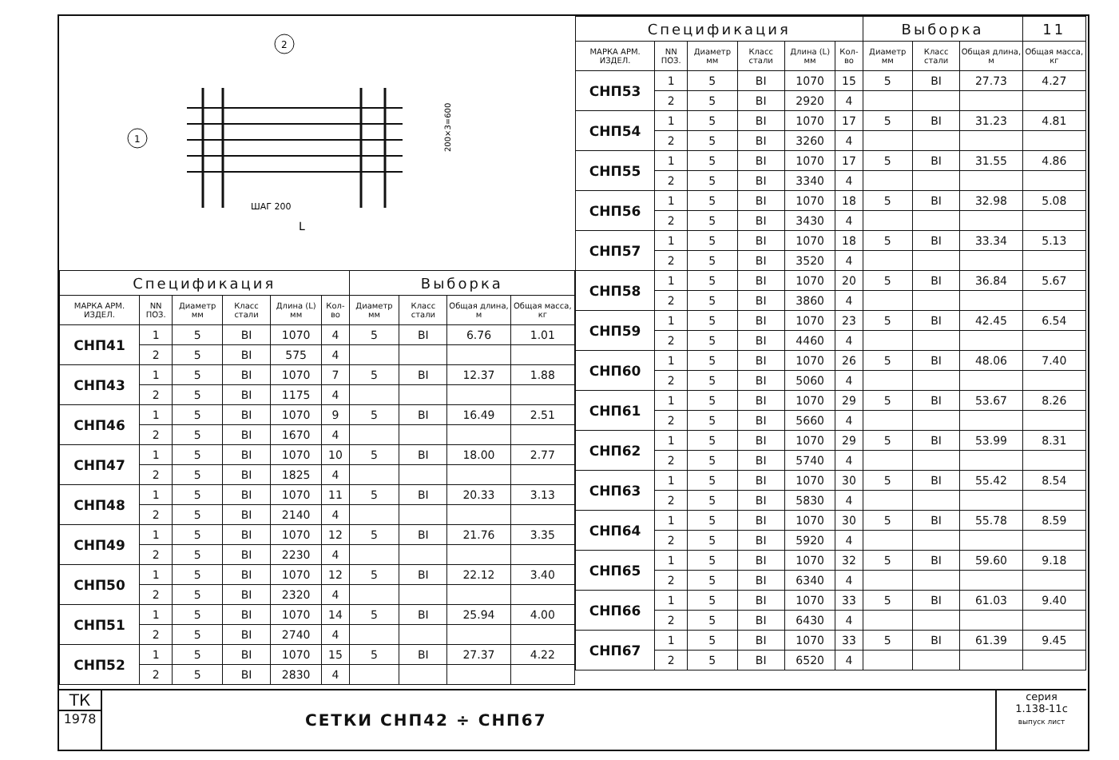1
2
ШАГ 200
L
200×3=600
| Спецификация | | | | | | Выборка | | | |
| МАРКА АРМ. ИЗДЕЛ. | NN ПОЗ. | Диаметр мм | Класс стали | Длина (L) мм | Кол-во | Диаметр мм | Класс стали | Общая длина, м | Общая масса, кг |
| СНП41 | 1 | 5 | ВI | 1070 | 4 | 5 | ВI | 6.76 | 1.01 |
| | 2 | 5 | ВI | 575 | 4 | | | | |
| СНП43 | 1 | 5 | ВI | 1070 | 7 | 5 | ВI | 12.37 | 1.88 |
| | 2 | 5 | ВI | 1175 | 4 | | | | |
| СНП46 | 1 | 5 | ВI | 1070 | 9 | 5 | ВI | 16.49 | 2.51 |
| | 2 | 5 | ВI | 1670 | 4 | | | | |
| СНП47 | 1 | 5 | ВI | 1070 | 10 | 5 | ВI | 18.00 | 2.77 |
| | 2 | 5 | ВI | 1825 | 4 | | | | |
| СНП48 | 1 | 5 | ВI | 1070 | 11 | 5 | ВI | 20.33 | 3.13 |
| | 2 | 5 | ВI | 2140 | 4 | | | | |
| СНП49 | 1 | 5 | ВI | 1070 | 12 | 5 | ВI | 21.76 | 3.35 |
| | 2 | 5 | ВI | 2230 | 4 | | | | |
| СНП50 | 1 | 5 | ВI | 1070 | 12 | 5 | ВI | 22.12 | 3.40 |
| | 2 | 5 | ВI | 2320 | 4 | | | | |
| СНП51 | 1 | 5 | ВI | 1070 | 14 | 5 | ВI | 25.94 | 4.00 |
| | 2 | 5 | ВI | 2740 | 4 | | | | |
| СНП52 | 1 | 5 | ВI | 1070 | 15 | 5 | ВI | 27.37 | 4.22 |
| | 2 | 5 | ВI | 2830 | 4 | | | | |
| Спецификация | | | | | | Выборка | | | 11 |
| МАРКА АРМ. ИЗДЕЛ. | NN ПОЗ. | Диаметр мм | Класс стали | Длина (L) мм | Кол-во | Диаметр мм | Класс стали | Общая длина, м | Общая масса, кг |
| СНП53 | 1 | 5 | ВI | 1070 | 15 | 5 | ВI | 27.73 | 4.27 |
| | 2 | 5 | ВI | 2920 | 4 | | | | |
| СНП54 | 1 | 5 | ВI | 1070 | 17 | 5 | ВI | 31.23 | 4.81 |
| | 2 | 5 | ВI | 3260 | 4 | | | | |
| СНП55 | 1 | 5 | ВI | 1070 | 17 | 5 | ВI | 31.55 | 4.86 |
| | 2 | 5 | ВI | 3340 | 4 | | | | |
| СНП56 | 1 | 5 | ВI | 1070 | 18 | 5 | ВI | 32.98 | 5.08 |
| | 2 | 5 | ВI | 3430 | 4 | | | | |
| СНП57 | 1 | 5 | ВI | 1070 | 18 | 5 | ВI | 33.34 | 5.13 |
| | 2 | 5 | ВI | 3520 | 4 | | | | |
| СНП58 | 1 | 5 | ВI | 1070 | 20 | 5 | ВI | 36.84 | 5.67 |
| | 2 | 5 | ВI | 3860 | 4 | | | | |
| СНП59 | 1 | 5 | ВI | 1070 | 23 | 5 | ВI | 42.45 | 6.54 |
| | 2 | 5 | ВI | 4460 | 4 | | | | |
| СНП60 | 1 | 5 | ВI | 1070 | 26 | 5 | ВI | 48.06 | 7.40 |
| | 2 | 5 | ВI | 5060 | 4 | | | | |
| СНП61 | 1 | 5 | ВI | 1070 | 29 | 5 | ВI | 53.67 | 8.26 |
| | 2 | 5 | ВI | 5660 | 4 | | | | |
| СНП62 | 1 | 5 | ВI | 1070 | 29 | 5 | ВI | 53.99 | 8.31 |
| | 2 | 5 | ВI | 5740 | 4 | | | | |
| СНП63 | 1 | 5 | ВI | 1070 | 30 | 5 | ВI | 55.42 | 8.54 |
| | 2 | 5 | ВI | 5830 | 4 | | | | |
| СНП64 | 1 | 5 | ВI | 1070 | 30 | 5 | ВI | 55.78 | 8.59 |
| | 2 | 5 | ВI | 5920 | 4 | | | | |
| СНП65 | 1 | 5 | ВI | 1070 | 32 | 5 | ВI | 59.60 | 9.18 |
| | 2 | 5 | ВI | 6340 | 4 | | | | |
| СНП66 | 1 | 5 | ВI | 1070 | 33 | 5 | ВI | 61.03 | 9.40 |
| | 2 | 5 | ВI | 6430 | 4 | | | | |
| СНП67 | 1 | 5 | ВI | 1070 | 33 | 5 | ВI | 61.39 | 9.45 |
| | 2 | 5 | ВI | 6520 | 4 | | | | |
ТК
1978
СЕТКИ СНП42 ÷ СНП67
серия
1.138-11с
выпуск лист